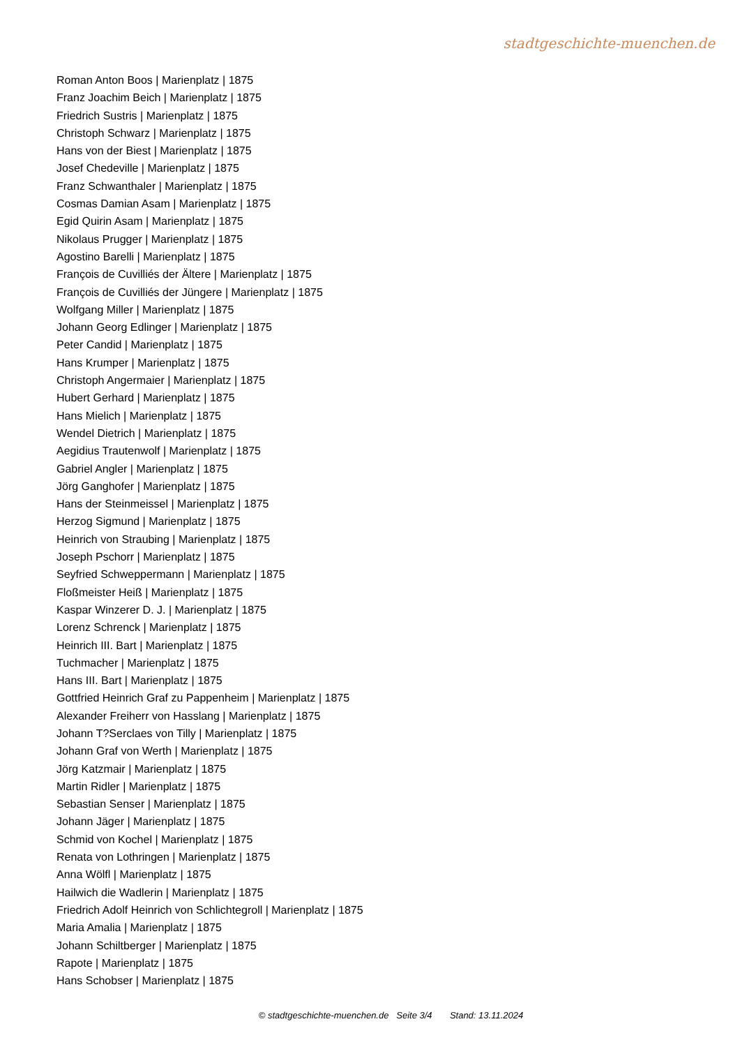stadtgeschichte-muenchen.de
Roman Anton Boos | Marienplatz | 1875
Franz Joachim Beich | Marienplatz | 1875
Friedrich Sustris | Marienplatz | 1875
Christoph Schwarz | Marienplatz | 1875
Hans von der Biest | Marienplatz | 1875
Josef Chedeville | Marienplatz | 1875
Franz Schwanthaler | Marienplatz | 1875
Cosmas Damian Asam | Marienplatz | 1875
Egid Quirin Asam | Marienplatz | 1875
Nikolaus Prugger | Marienplatz | 1875
Agostino Barelli | Marienplatz | 1875
François de Cuvilliés der Ältere | Marienplatz | 1875
François de Cuvilliés der Jüngere | Marienplatz | 1875
Wolfgang Miller | Marienplatz | 1875
Johann Georg Edlinger | Marienplatz | 1875
Peter Candid | Marienplatz | 1875
Hans Krumper | Marienplatz | 1875
Christoph Angermaier | Marienplatz | 1875
Hubert Gerhard | Marienplatz | 1875
Hans Mielich | Marienplatz | 1875
Wendel Dietrich | Marienplatz | 1875
Aegidius Trautenwolf | Marienplatz | 1875
Gabriel Angler | Marienplatz | 1875
Jörg Ganghofer | Marienplatz | 1875
Hans der Steinmeissel | Marienplatz | 1875
Herzog Sigmund | Marienplatz | 1875
Heinrich von Straubing | Marienplatz | 1875
Joseph Pschorr | Marienplatz | 1875
Seyfried Schweppermann | Marienplatz | 1875
Floßmeister Heiß | Marienplatz | 1875
Kaspar Winzerer D. J. | Marienplatz | 1875
Lorenz Schrenck | Marienplatz | 1875
Heinrich III. Bart | Marienplatz | 1875
Tuchmacher | Marienplatz | 1875
Hans III. Bart | Marienplatz | 1875
Gottfried Heinrich Graf zu Pappenheim | Marienplatz | 1875
Alexander Freiherr von Hasslang | Marienplatz | 1875
Johann T?Serclaes von Tilly | Marienplatz | 1875
Johann Graf von Werth | Marienplatz | 1875
Jörg Katzmair | Marienplatz | 1875
Martin Ridler | Marienplatz | 1875
Sebastian Senser | Marienplatz | 1875
Johann Jäger | Marienplatz | 1875
Schmid von Kochel | Marienplatz | 1875
Renata von Lothringen | Marienplatz | 1875
Anna Wölfl | Marienplatz | 1875
Hailwich die Wadlerin | Marienplatz | 1875
Friedrich Adolf Heinrich von Schlichtegroll | Marienplatz | 1875
Maria Amalia | Marienplatz | 1875
Johann Schiltberger | Marienplatz | 1875
Rapote | Marienplatz | 1875
Hans Schobser | Marienplatz | 1875
© stadtgeschichte-muenchen.de Seite 3/4 Stand: 13.11.2024